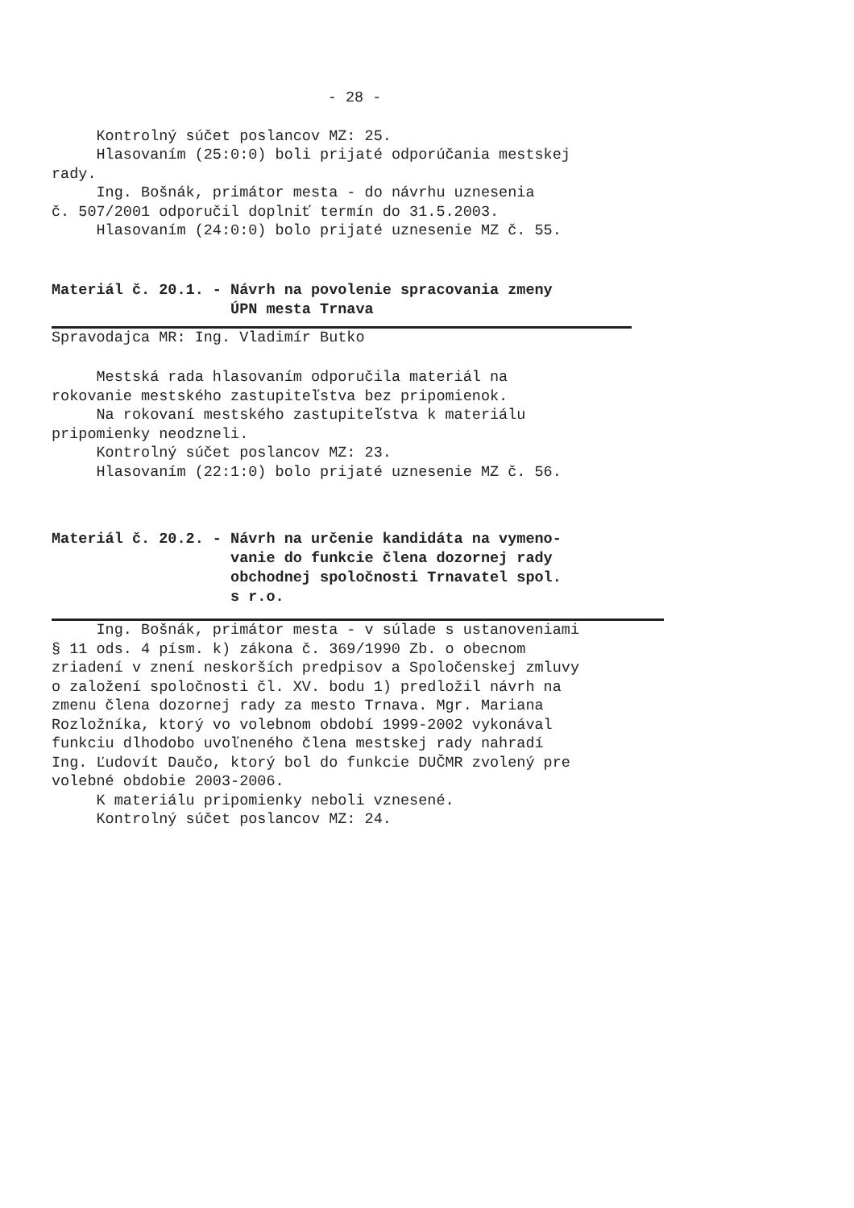- 28 -
Kontrolný súčet poslancov MZ: 25.
Hlasovaním (25:0:0) boli prijaté odporúčania mestskej rady.
Ing. Bošnák, primátor mesta - do návrhu uznesenia č. 507/2001 odporučil doplniť termín do 31.5.2003.
Hlasovaním (24:0:0) bolo prijaté uznesenie MZ č. 55.
Materiál č. 20.1. - Návrh na povolenie spracovania zmeny
ÚPN mesta Trnava
Spravodajca MR: Ing. Vladimír Butko
Mestská rada hlasovaním odporučila materiál na rokovanie mestského zastupiteľstva bez pripomienok.
Na rokovaní mestského zastupiteľstva k materiálu pripomienky neodzneli.
Kontrolný súčet poslancov MZ: 23.
Hlasovaním (22:1:0) bolo prijaté uznesenie MZ č. 56.
Materiál č. 20.2. - Návrh na určenie kandidáta na vymeno-
vanie do funkcie člena dozornej rady
obchodnej spoločnosti Trnavatel spol.
s r.o.
Ing. Bošnák, primátor mesta - v súlade s ustanoveniami § 11 ods. 4 písm. k) zákona č. 369/1990 Zb. o obecnom zriadení v znení neskorších predpisov a Spoločenskej zmluvy o založení spoločnosti čl. XV. bodu 1) predložil návrh na zmenu člena dozornej rady za mesto Trnava. Mgr. Mariana Rozložníka, ktorý vo volebnom období 1999-2002 vykonával funkciu dlhodobo uvoľneného člena mestskej rady nahradí Ing. Ľudovít Daučo, ktorý bol do funkcie DUČMR zvolený pre volebné obdobie 2003-2006.
K materiálu pripomienky neboli vznesené.
Kontrolný súčet poslancov MZ: 24.